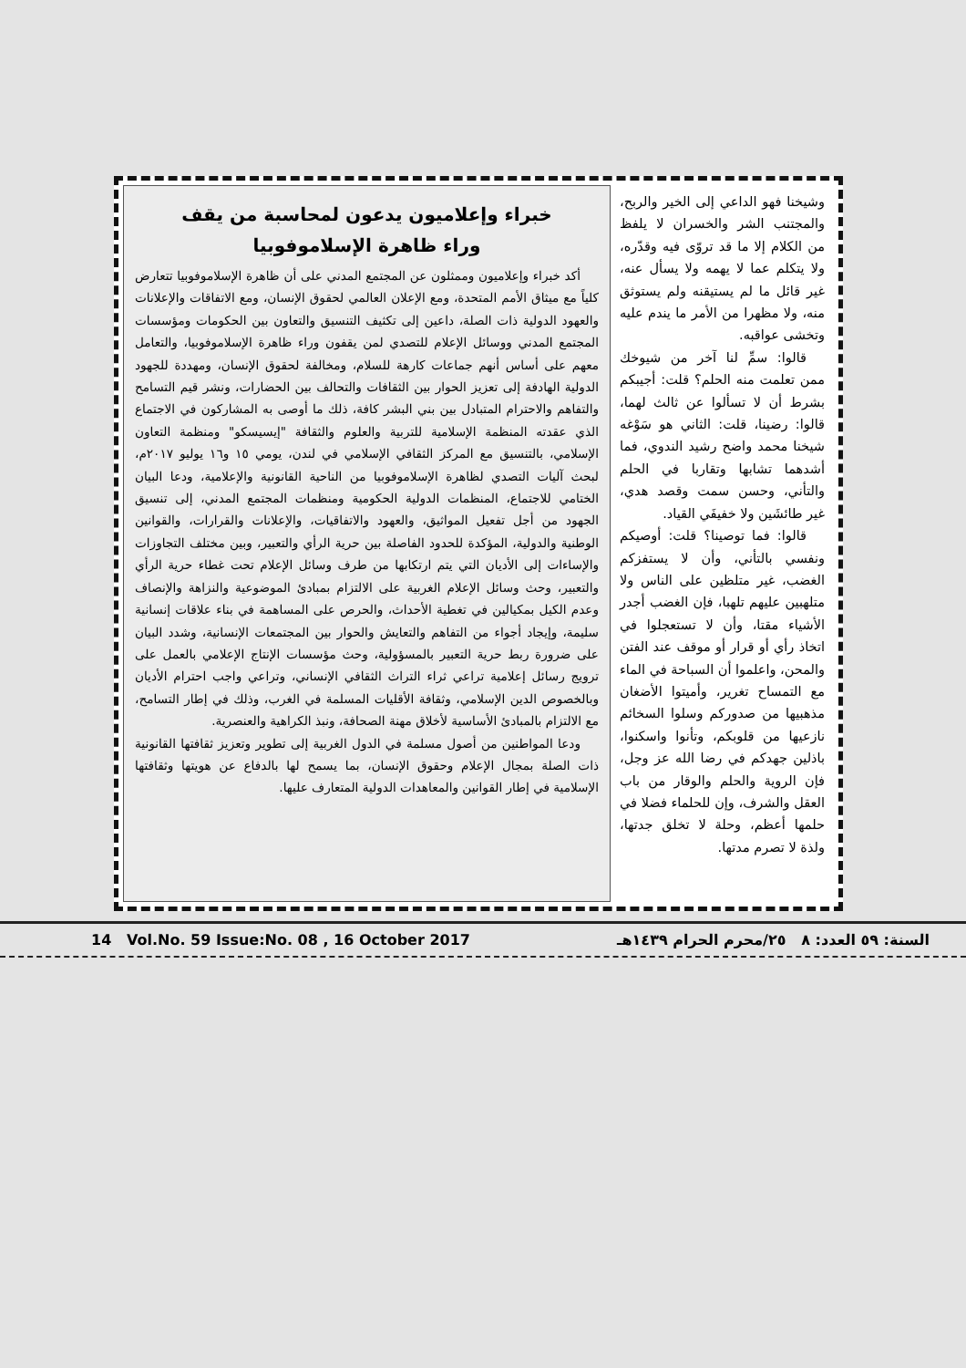وشيخنا فهو الداعي إلى الخير والربح، والمجتنب الشر والخسران لا يلفظ من الكلام إلا ما قد تروّى فيه وقدّره، ولا يتكلم عما لا يهمه ولا يسأل عنه، غير قائل ما لم يستيقنه ولم يستوثق منه، ولا مظهرا من الأمر ما يندم عليه وتخشى عواقبه.
قالوا: سمِّ لنا آخر من شيوخك ممن تعلمت منه الحلم؟ قلت: أجيبكم بشرط أن لا تسألوا عن ثالث لهما، قالوا: رضينا، قلت: الثاني هو سَوْغه شيخنا محمد واضح رشيد الندوي، فما أشدهما تشابها وتقاربا في الحلم والتأني، وحسن سمت وقصد هدي، غير طائشَين ولا خفيفَي القياد.
قالوا: فما توصينا؟ قلت: أوصيكم ونفسي بالتأني، وأن لا يستفزكم الغضب، غير متلظين على الناس ولا متلهبين عليهم تلهبا، فإن الغضب أجدر الأشياء مقتا، وأن لا تستعجلوا في اتخاذ رأي أو قرار أو موقف عند الفتن والمحن، واعلموا أن السباحة في الماء مع التمساح تغرير، وأميتوا الأضغان مذهبيها من صدوركم وسلوا السخائم نازعيها من قلوبكم، وتأنوا واسكنوا، باذلين جهدكم في رضا الله عز وجل، فإن الروية والحلم والوقار من باب العقل والشرف، وإن للحلماء فضلا في حلمها أعظم، وحلة لا تخلق جدتها، ولذة لا تصرم مدتها.
خبراء وإعلاميون يدعون لمحاسبة من يقف
وراء ظاهرة الإسلاموفوبيا
أكد خبراء وإعلاميون وممثلون عن المجتمع المدني على أن ظاهرة الإسلاموفوبيا تتعارض كلياً مع ميثاق الأمم المتحدة، ومع الإعلان العالمي لحقوق الإنسان، ومع الاتفاقات والإعلانات والعهود الدولية ذات الصلة، داعين إلى تكثيف التنسيق والتعاون بين الحكومات ومؤسسات المجتمع المدني ووسائل الإعلام للتصدي لمن يقفون وراء ظاهرة الإسلاموفوبيا، والتعامل معهم على أساس أنهم جماعات كارهة للسلام، ومخالفة لحقوق الإنسان، ومهددة للجهود الدولية الهادفة إلى تعزيز الحوار بين الثقافات والتحالف بين الحضارات، ونشر قيم التسامح والتفاهم والاحترام المتبادل بين بني البشر كافة، ذلك ما أوصى به المشاركون في الاجتماع الذي عقدته المنظمة الإسلامية للتربية والعلوم والثقافة "إيسيسكو" ومنظمة التعاون الإسلامي، بالتنسيق مع المركز الثقافي الإسلامي في لندن، يومي ١٥ و١٦ يوليو ٢٠١٧م، لبحث آليات التصدي لظاهرة الإسلاموفوبيا من الناحية القانونية والإعلامية، ودعا البيان الختامي للاجتماع، المنظمات الدولية الحكومية ومنظمات المجتمع المدني، إلى تنسيق الجهود من أجل تفعيل المواثيق، والعهود والاتفاقيات، والإعلانات والقرارات، والقوانين الوطنية والدولية، المؤكدة للحدود الفاصلة بين حرية الرأي والتعبير، وبين مختلف التجاوزات والإساءات إلى الأديان التي يتم ارتكابها من طرف وسائل الإعلام تحت غطاء حرية الرأي والتعبير، وحث وسائل الإعلام الغربية على الالتزام بمبادئ الموضوعية والنزاهة والإنصاف وعدم الكيل بمكيالين في تغطية الأحداث، والحرص على المساهمة في بناء علاقات إنسانية سليمة، وإيجاد أجواء من التفاهم والتعايش والحوار بين المجتمعات الإنسانية، وشدد البيان على ضرورة ربط حرية التعبير بالمسؤولية، وحث مؤسسات الإنتاج الإعلامي بالعمل على ترويج رسائل إعلامية تراعي ثراء التراث الثقافي الإنساني، وتراعي واجب احترام الأديان وبالخصوص الدين الإسلامي، وثقافة الأقليات المسلمة في الغرب، وذلك في إطار التسامح، مع الالتزام بالمبادئ الأساسية لأخلاق مهنة الصحافة، ونبذ الكراهية والعنصرية.
ودعا المواطنين من أصول مسلمة في الدول الغربية إلى تطوير وتعزيز ثقافتها القانونية ذات الصلة بمجال الإعلام وحقوق الإنسان، بما يسمح لها بالدفاع عن هويتها وثقافتها الإسلامية في إطار القوانين والمعاهدات الدولية المتعارف عليها.
14 Vol.No. 59 Issue:No. 08 , 16 October 2017 السنة: ٥٩ العدد: ٨ ٢٥/محرم الحرام ١٤٣٩هـ